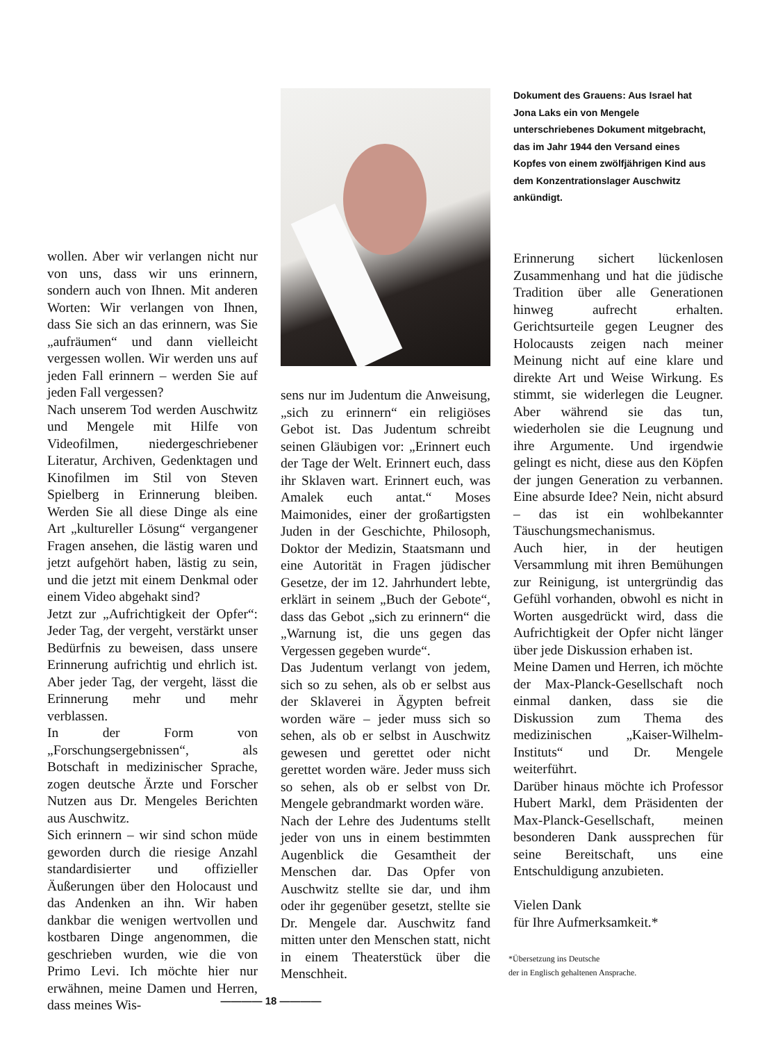wollen. Aber wir verlangen nicht nur von uns, dass wir uns erinnern, sondern auch von Ihnen. Mit anderen Worten: Wir verlangen von Ihnen, dass Sie sich an das erinnern, was Sie „aufräumen“ und dann vielleicht vergessen wollen. Wir werden uns auf jeden Fall erinnern – werden Sie auf jeden Fall vergessen?
Nach unserem Tod werden Auschwitz und Mengele mit Hilfe von Videofilmen, niedergeschriebener Literatur, Archiven, Gedenktagen und Kinofilmen im Stil von Steven Spielberg in Erinnerung bleiben. Werden Sie all diese Dinge als eine Art „kultureller Lösung“ vergangener Fragen ansehen, die lästig waren und jetzt aufgehört haben, lästig zu sein, und die jetzt mit einem Denkmal oder einem Video abgehakt sind?
Jetzt zur „Aufrichtigkeit der Opfer“: Jeder Tag, der vergeht, verstärkt unser Bedürfnis zu beweisen, dass unsere Erinnerung aufrichtig und ehrlich ist. Aber jeder Tag, der vergeht, lässt die Erinnerung mehr und mehr verblassen.
In der Form von „Forschungsergebnissen“, als Botschaft in medizinischer Sprache, zogen deutsche Ärzte und Forscher Nutzen aus Dr. Mengeles Berichten aus Auschwitz.
Sich erinnern – wir sind schon müde geworden durch die riesige Anzahl standardisierter und offizieller Äußerungen über den Holocaust und das Andenken an ihn. Wir haben dankbar die wenigen wertvollen und kostbaren Dinge angenommen, die geschrieben wurden, wie die von Primo Levi. Ich möchte hier nur erwähnen, meine Damen und Herren, dass meines Wis-
sens nur im Judentum die Anweisung, „sich zu erinnern“ ein religiöses Gebot ist. Das Judentum schreibt seinen Gläubigen vor: „Erinnert euch der Tage der Welt. Erinnert euch, dass ihr Sklaven wart. Erinnert euch, was Amalek euch antat.“ Moses Maimonides, einer der großartigsten Juden in der Geschichte, Philosoph, Doktor der Medizin, Staatsmann und eine Autorität in Fragen jüdischer Gesetze, der im 12. Jahrhundert lebte, erklärt in seinem „Buch der Gebote“, dass das Gebot „sich zu erinnern“ die „Warnung ist, die uns gegen das Vergessen gegeben wurde“.
Das Judentum verlangt von jedem, sich so zu sehen, als ob er selbst aus der Sklaverei in Ägypten befreit worden wäre – jeder muss sich so sehen, als ob er selbst in Auschwitz gewesen und gerettet oder nicht gerettet worden wäre. Jeder muss sich so sehen, als ob er selbst von Dr. Mengele gebrandmarkt worden wäre.
Nach der Lehre des Judentums stellt jeder von uns in einem bestimmten Augenblick die Gesamtheit der Menschen dar. Das Opfer von Auschwitz stellte sie dar, und ihm oder ihr gegenüber gesetzt, stellte sie Dr. Mengele dar. Auschwitz fand mitten unter den Menschen statt, nicht in einem Theaterstück über die Menschheit.
Dokument des Grauens: Aus Israel hat Jona Laks ein von Mengele unterschriebenes Dokument mitgebracht, das im Jahr 1944 den Versand eines Kopfes von einem zwölfjährigen Kind aus dem Konzentrationslager Auschwitz ankündigt.
Erinnerung sichert lückenlosen Zusammenhang und hat die jüdische Tradition über alle Generationen hinweg aufrecht erhalten. Gerichtsurteile gegen Leugner des Holocausts zeigen nach meiner Meinung nicht auf eine klare und direkte Art und Weise Wirkung. Es stimmt, sie widerlegen die Leugner. Aber während sie das tun, wiederholen sie die Leugnung und ihre Argumente. Und irgendwie gelingt es nicht, diese aus den Köpfen der jungen Generation zu verbannen. Eine absurde Idee? Nein, nicht absurd – das ist ein wohlbekannter Täuschungsmechanismus.
Auch hier, in der heutigen Versammlung mit ihren Bemühungen zur Reinigung, ist untergründig das Gefühl vorhanden, obwohl es nicht in Worten ausgedrückt wird, dass die Aufrichtigkeit der Opfer nicht länger über jede Diskussion erhaben ist.
Meine Damen und Herren, ich möchte der Max-Planck-Gesellschaft noch einmal danken, dass sie die Diskussion zum Thema des medizinischen „Kaiser-Wilhelm-Instituts“ und Dr. Mengele weiterführt.
Darüber hinaus möchte ich Professor Hubert Markl, dem Präsidenten der Max-Planck-Gesellschaft, meinen besonderen Dank aussprechen für seine Bereitschaft, uns eine Entschuldigung anzubieten.
Vielen Dank
für Ihre Aufmerksamkeit.*
*Übersetzung ins Deutsche
der in Englisch gehaltenen Ansprache.
———— 18 ————